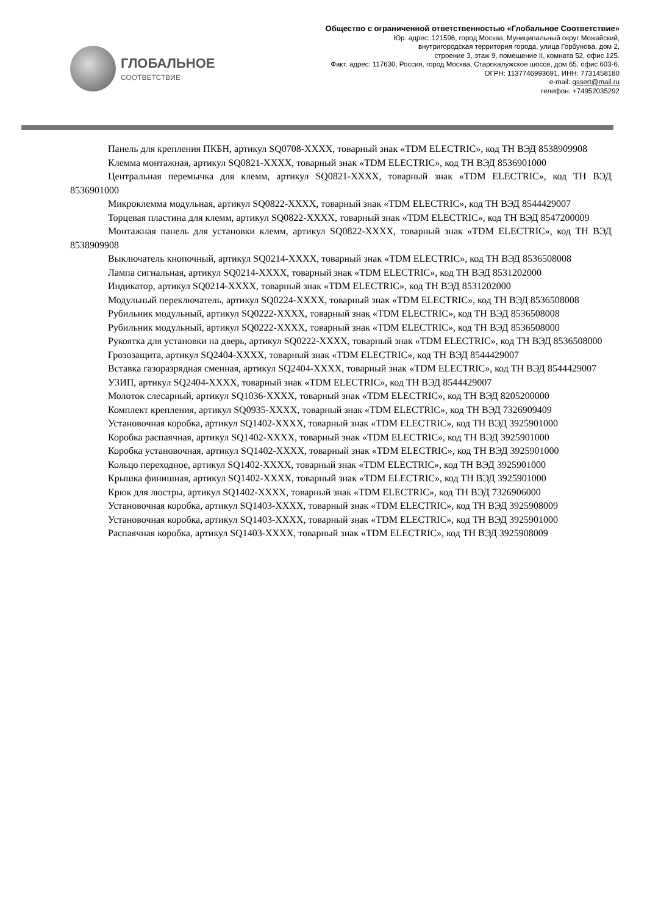ГЛОБАЛЬНОЕ
СООТВЕТСТВИЕ
Общество с ограниченной ответственностью «Глобальное Соответствие»
Юр. адрес: 121596, город Москва, Муниципальный округ Можайский,
внутригородская территория города, улица Горбунова, дом 2,
строение 3, этаж 9, помещение II, комната 52, офис 125.
Факт. адрес: 117630, Россия, город Москва, Старокалужское шоссе, дом 65, офис 603-6.
ОГРН: 1137746993691, ИНН: 7731458180
e-mail: gssert@mail.ru
телефон: +74952035292
Панель для крепления ПКБН, артикул SQ0708-XXXX, товарный знак «TDM ELECTRIC», код ТН ВЭД 8538909908
Клемма монтажная, артикул SQ0821-XXXX, товарный знак «TDM ELECTRIC», код ТН ВЭД 8536901000
Центральная перемычка для клемм, артикул SQ0821-XXXX, товарный знак «TDM ELECTRIC», код ТН ВЭД 8536901000
Микроклемма модульная, артикул SQ0822-XXXX, товарный знак «TDM ELECTRIC», код ТН ВЭД 8544429007
Торцевая пластина для клемм, артикул SQ0822-XXXX, товарный знак «TDM ELECTRIC», код ТН ВЭД 8547200009
Монтажная панель для установки клемм, артикул SQ0822-XXXX, товарный знак «TDM ELECTRIC», код ТН ВЭД 8538909908
Выключатель кнопочный, артикул SQ0214-XXXX, товарный знак «TDM ELECTRIC», код ТН ВЭД 8536508008
Лампа сигнальная, артикул SQ0214-XXXX, товарный знак «TDM ELECTRIC», код ТН ВЭД 8531202000
Индикатор, артикул SQ0214-XXXX, товарный знак «TDM ELECTRIC», код ТН ВЭД 8531202000
Модульный переключатель, артикул SQ0224-XXXX, товарный знак «TDM ELECTRIC», код ТН ВЭД 8536508008
Рубильник модульный, артикул SQ0222-XXXX, товарный знак «TDM ELECTRIC», код ТН ВЭД 8536508008
Рубильник модульный, артикул SQ0222-XXXX, товарный знак «TDM ELECTRIC», код ТН ВЭД 8536508000
Рукоятка для установки на дверь, артикул SQ0222-XXXX, товарный знак «TDM ELECTRIC», код ТН ВЭД 8536508000
Грозозащита, артикул SQ2404-XXXX, товарный знак «TDM ELECTRIC», код ТН ВЭД 8544429007
Вставка газоразрядная сменная, артикул SQ2404-XXXX, товарный знак «TDM ELECTRIC», код ТН ВЭД 8544429007
УЗИП, артикул SQ2404-XXXX, товарный знак «TDM ELECTRIC», код ТН ВЭД 8544429007
Молоток слесарный, артикул SQ1036-XXXX, товарный знак «TDM ELECTRIC», код ТН ВЭД 8205200000
Комплект крепления, артикул SQ0935-XXXX, товарный знак «TDM ELECTRIC», код ТН ВЭД 7326909409
Установочная коробка, артикул SQ1402-XXXX, товарный знак «TDM ELECTRIC», код ТН ВЭД 3925901000
Коробка распаячная, артикул SQ1402-XXXX, товарный знак «TDM ELECTRIC», код ТН ВЭД 3925901000
Коробка установочная, артикул SQ1402-XXXX, товарный знак «TDM ELECTRIC», код ТН ВЭД 3925901000
Кольцо переходное, артикул SQ1402-XXXX, товарный знак «TDM ELECTRIC», код ТН ВЭД 3925901000
Крышка финишная, артикул SQ1402-XXXX, товарный знак «TDM ELECTRIC», код ТН ВЭД 3925901000
Крюк для люстры, артикул SQ1402-XXXX, товарный знак «TDM ELECTRIC», код ТН ВЭД 7326906000
Установочная коробка, артикул SQ1403-XXXX, товарный знак «TDM ELECTRIC», код ТН ВЭД 3925908009
Установочная коробка, артикул SQ1403-XXXX, товарный знак «TDM ELECTRIC», код ТН ВЭД 3925901000
Распаячная коробка, артикул SQ1403-XXXX, товарный знак «TDM ELECTRIC», код ТН ВЭД 3925908009